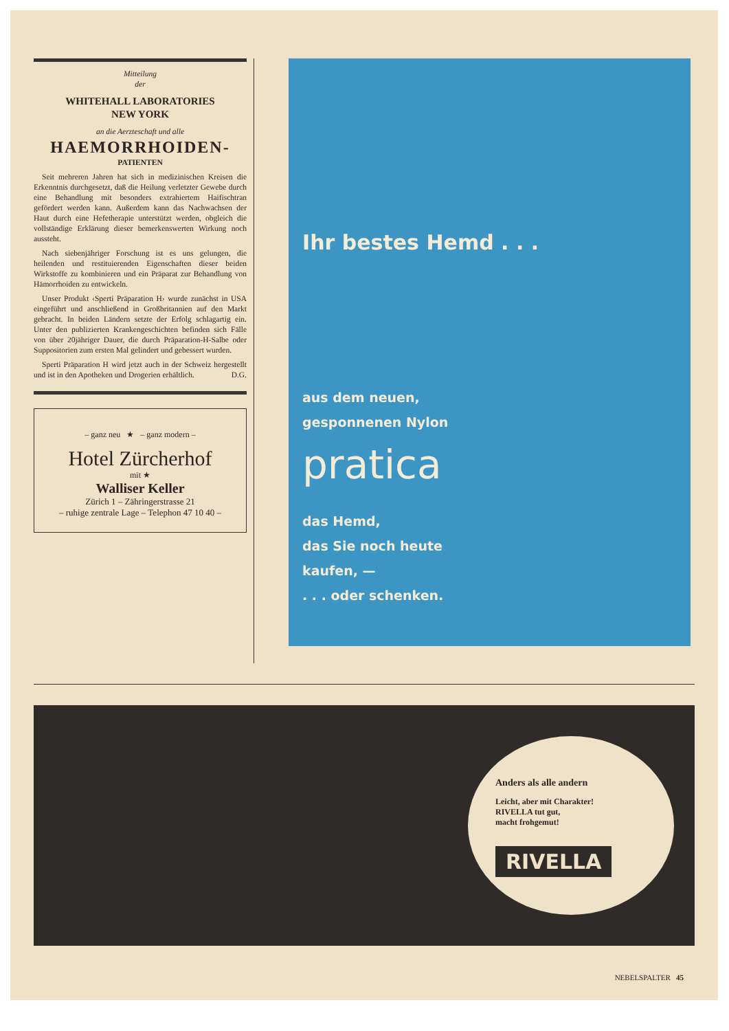Mitteilung
der
WHITEHALL LABORATORIES
NEW YORK
an die Aerzteschaft und alle
HAEMORRHOIDEN-
PATIENTEN
Seit mehreren Jahren hat sich in medizinischen Kreisen die Erkenntnis durchgesetzt, daß die Heilung verletzter Gewebe durch eine Behandlung mit besonders extrahiertem Haifischtran gefördert werden kann. Außerdem kann das Nachwachsen der Haut durch eine Hefetherapie unterstützt werden, obgleich die vollständige Erklärung dieser bemerkenswerten Wirkung noch aussteht.
Nach siebenjähriger Forschung ist es uns gelungen, die heilenden und restituierenden Eigenschaften dieser beiden Wirkstoffe zu kombinieren und ein Präparat zur Behandlung von Hämorrhoiden zu entwickeln.
Unser Produkt ‹Sperti Präparation H› wurde zunächst in USA eingeführt und anschließend in Großbritannien auf den Markt gebracht. In beiden Ländern setzte der Erfolg schlagartig ein. Unter den publizierten Krankengeschichten befinden sich Fälle von über 20jähriger Dauer, die durch Präparation-H-Salbe oder Suppositorien zum ersten Mal gelindert und gebessert wurden.
Sperti Präparation H wird jetzt auch in der Schweiz hergestellt und ist in den Apotheken und Drogerien erhältlich. D.G.
– ganz neu ★ – ganz modern –
Hotel Zürcherhof
mit ★
Walliser Keller
Zürich 1 – Zähringerstrasse 21
– ruhige zentrale Lage – Telephon 47 10 40 –
Ihr bestes Hemd . . .
aus dem neuen,
gesponnenen Nylon
pratica
das Hemd,
das Sie noch heute
kaufen, —
. . . oder schenken.
Anders als alle andern
Leicht, aber mit Charakter!
RIVELLA tut gut,
macht frohgemut!
RIVELLA
NEBELSPALTER 45